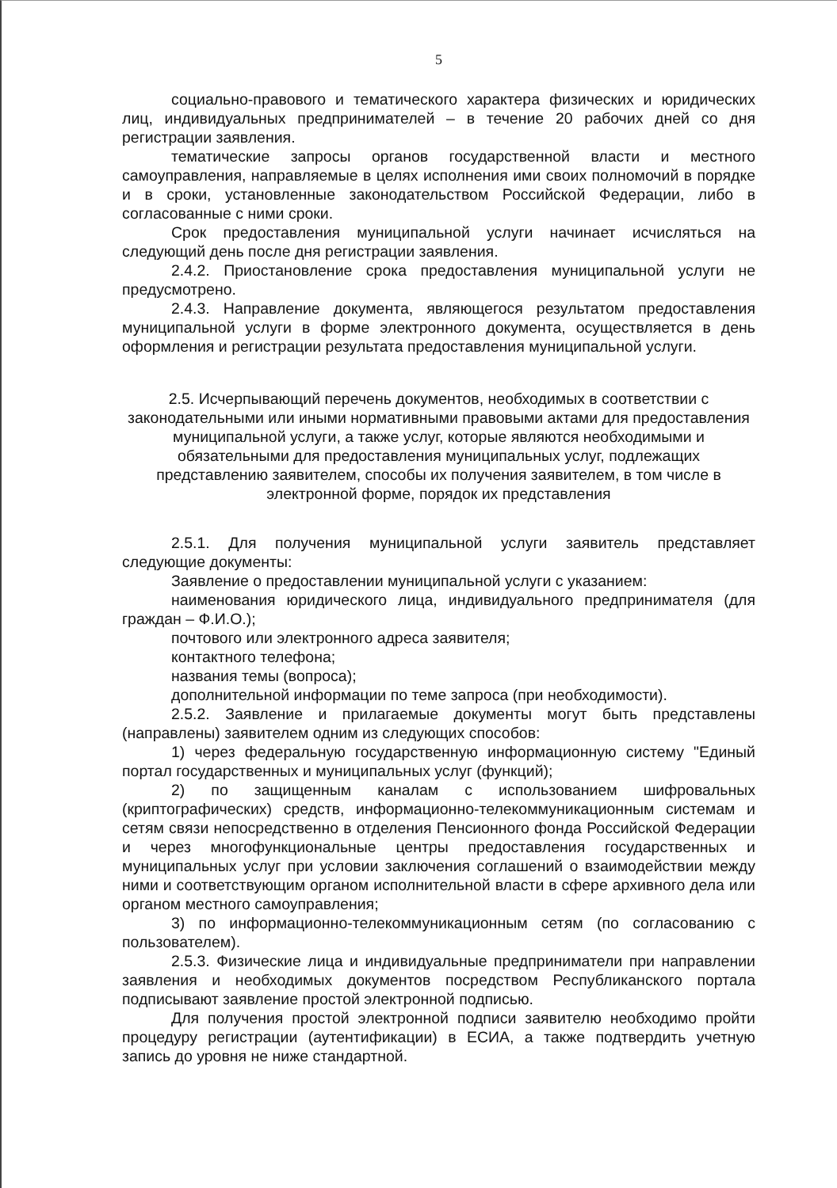5
социально-правового и тематического характера физических и юридических лиц, индивидуальных предпринимателей – в течение 20 рабочих дней со дня регистрации заявления.
тематические запросы органов государственной власти и местного самоуправления, направляемые в целях исполнения ими своих полномочий в порядке и в сроки, установленные законодательством Российской Федерации, либо в согласованные с ними сроки.
Срок предоставления муниципальной услуги начинает исчисляться на следующий день после дня регистрации заявления.
2.4.2. Приостановление срока предоставления муниципальной услуги не предусмотрено.
2.4.3. Направление документа, являющегося результатом предоставления муниципальной услуги в форме электронного документа, осуществляется в день оформления и регистрации результата предоставления муниципальной услуги.
2.5. Исчерпывающий перечень документов, необходимых в соответствии с законодательными или иными нормативными правовыми актами для предоставления муниципальной услуги, а также услуг, которые являются необходимыми и обязательными для предоставления муниципальных услуг, подлежащих представлению заявителем, способы их получения заявителем, в том числе в электронной форме, порядок их представления
2.5.1. Для получения муниципальной услуги заявитель представляет следующие документы:
Заявление о предоставлении муниципальной услуги с указанием:
наименования юридического лица, индивидуального предпринимателя (для граждан – Ф.И.О.);
почтового или электронного адреса заявителя;
контактного телефона;
названия темы (вопроса);
дополнительной информации по теме запроса (при необходимости).
2.5.2. Заявление и прилагаемые документы могут быть представлены (направлены) заявителем одним из следующих способов:
1) через федеральную государственную информационную систему "Единый портал государственных и муниципальных услуг (функций);
2) по защищенным каналам с использованием шифровальных (криптографических) средств, информационно-телекоммуникационным системам и сетям связи непосредственно в отделения Пенсионного фонда Российской Федерации и через многофункциональные центры предоставления государственных и муниципальных услуг при условии заключения соглашений о взаимодействии между ними и соответствующим органом исполнительной власти в сфере архивного дела или органом местного самоуправления;
3) по информационно-телекоммуникационным сетям (по согласованию с пользователем).
2.5.3. Физические лица и индивидуальные предприниматели при направлении заявления и необходимых документов посредством Республиканского портала подписывают заявление простой электронной подписью.
Для получения простой электронной подписи заявителю необходимо пройти процедуру регистрации (аутентификации) в ЕСИА, а также подтвердить учетную запись до уровня не ниже стандартной.